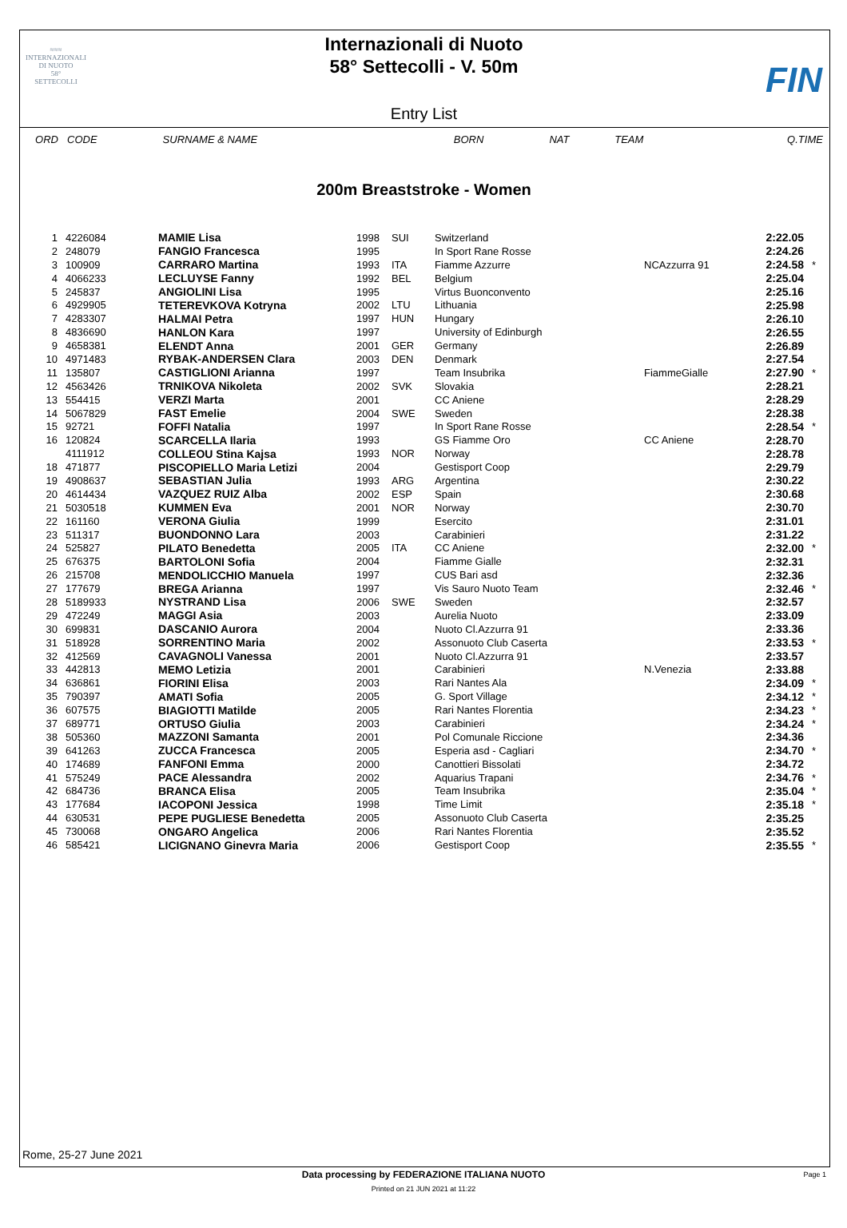≈≈≈
INTERNAZIONALI
DI NUOTO
58°
SETTECOLLI
Internazionali di Nuoto
58° Settecolli - V. 50m
FIN
Entry List
| ORD | CODE | SURNAME & NAME | BORN | NAT | TEAM | | Q.TIME | |
| --- | --- | --- | --- | --- | --- | --- | --- | --- |
200m Breaststroke - Women
| 1 | 4226084 | MAMIE Lisa | 1998 | SUI | Switzerland | | 2:22.05 | |
| 2 | 248079 | FANGIO Francesca | 1995 | | In Sport Rane Rosse | | 2:24.26 | |
| 3 | 100909 | CARRARO Martina | 1993 | ITA | Fiamme Azzurre | NCAzzurra 91 | 2:24.58 | * |
| 4 | 4066233 | LECLUYSE Fanny | 1992 | BEL | Belgium | | 2:25.04 | |
| 5 | 245837 | ANGIOLINI Lisa | 1995 | | Virtus Buonconvento | | 2:25.16 | |
| 6 | 4929905 | TETEREVKOVA Kotryna | 2002 | LTU | Lithuania | | 2:25.98 | |
| 7 | 4283307 | HALMAI Petra | 1997 | HUN | Hungary | | 2:26.10 | |
| 8 | 4836690 | HANLON Kara | 1997 | | University of Edinburgh | | 2:26.55 | |
| 9 | 4658381 | ELENDT Anna | 2001 | GER | Germany | | 2:26.89 | |
| 10 | 4971483 | RYBAK-ANDERSEN Clara | 2003 | DEN | Denmark | | 2:27.54 | |
| 11 | 135807 | CASTIGLIONI Arianna | 1997 | | Team Insubrika | FiammeGialle | 2:27.90 | * |
| 12 | 4563426 | TRNIKOVA Nikoleta | 2002 | SVK | Slovakia | | 2:28.21 | |
| 13 | 554415 | VERZI Marta | 2001 | | CC Aniene | | 2:28.29 | |
| 14 | 5067829 | FAST Emelie | 2004 | SWE | Sweden | | 2:28.38 | |
| 15 | 92721 | FOFFI Natalia | 1997 | | In Sport Rane Rosse | | 2:28.54 | * |
| 16 | 120824 | SCARCELLA Ilaria | 1993 | | GS Fiamme Oro | CC Aniene | 2:28.70 | |
| | 4111912 | COLLEOU Stina Kajsa | 1993 | NOR | Norway | | 2:28.78 | |
| 18 | 471877 | PISCOPIELLO Maria Letizi | 2004 | | Gestisport Coop | | 2:29.79 | |
| 19 | 4908637 | SEBASTIAN Julia | 1993 | ARG | Argentina | | 2:30.22 | |
| 20 | 4614434 | VAZQUEZ RUIZ Alba | 2002 | ESP | Spain | | 2:30.68 | |
| 21 | 5030518 | KUMMEN Eva | 2001 | NOR | Norway | | 2:30.70 | |
| 22 | 161160 | VERONA Giulia | 1999 | | Esercito | | 2:31.01 | |
| 23 | 511317 | BUONDONNO Lara | 2003 | | Carabinieri | | 2:31.22 | |
| 24 | 525827 | PILATO Benedetta | 2005 | ITA | CC Aniene | | 2:32.00 | * |
| 25 | 676375 | BARTOLONI Sofia | 2004 | | Fiamme Gialle | | 2:32.31 | |
| 26 | 215708 | MENDOLICCHIO Manuela | 1997 | | CUS Bari asd | | 2:32.36 | |
| 27 | 177679 | BREGA Arianna | 1997 | | Vis Sauro Nuoto Team | | 2:32.46 | * |
| 28 | 5189933 | NYSTRAND Lisa | 2006 | SWE | Sweden | | 2:32.57 | |
| 29 | 472249 | MAGGI Asia | 2003 | | Aurelia Nuoto | | 2:33.09 | |
| 30 | 699831 | DASCANIO Aurora | 2004 | | Nuoto Cl.Azzurra 91 | | 2:33.36 | |
| 31 | 518928 | SORRENTINO Maria | 2002 | | Assonuoto Club Caserta | | 2:33.53 | * |
| 32 | 412569 | CAVAGNOLI Vanessa | 2001 | | Nuoto Cl.Azzurra 91 | | 2:33.57 | |
| 33 | 442813 | MEMO Letizia | 2001 | | Carabinieri | N.Venezia | 2:33.88 | |
| 34 | 636861 | FIORINI Elisa | 2003 | | Rari Nantes Ala | | 2:34.09 | * |
| 35 | 790397 | AMATI Sofia | 2005 | | G. Sport Village | | 2:34.12 | * |
| 36 | 607575 | BIAGIOTTI Matilde | 2005 | | Rari Nantes Florentia | | 2:34.23 | * |
| 37 | 689771 | ORTUSO Giulia | 2003 | | Carabinieri | | 2:34.24 | * |
| 38 | 505360 | MAZZONI Samanta | 2001 | | Pol Comunale Riccione | | 2:34.36 | |
| 39 | 641263 | ZUCCA Francesca | 2005 | | Esperia asd - Cagliari | | 2:34.70 | * |
| 40 | 174689 | FANFONI Emma | 2000 | | Canottieri Bissolati | | 2:34.72 | |
| 41 | 575249 | PACE Alessandra | 2002 | | Aquarius Trapani | | 2:34.76 | * |
| 42 | 684736 | BRANCA Elisa | 2005 | | Team Insubrika | | 2:35.04 | * |
| 43 | 177684 | IACOPONI Jessica | 1998 | | Time Limit | | 2:35.18 | * |
| 44 | 630531 | PEPE PUGLIESE Benedetta | 2005 | | Assonuoto Club Caserta | | 2:35.25 | |
| 45 | 730068 | ONGARO Angelica | 2006 | | Rari Nantes Florentia | | 2:35.52 | |
| 46 | 585421 | LICIGNANO Ginevra Maria | 2006 | | Gestisport Coop | | 2:35.55 | * |
Rome, 25-27 June 2021
Data processing by FEDERAZIONE ITALIANA NUOTO Page 1
Printed on 21 JUN 2021 at 11:22